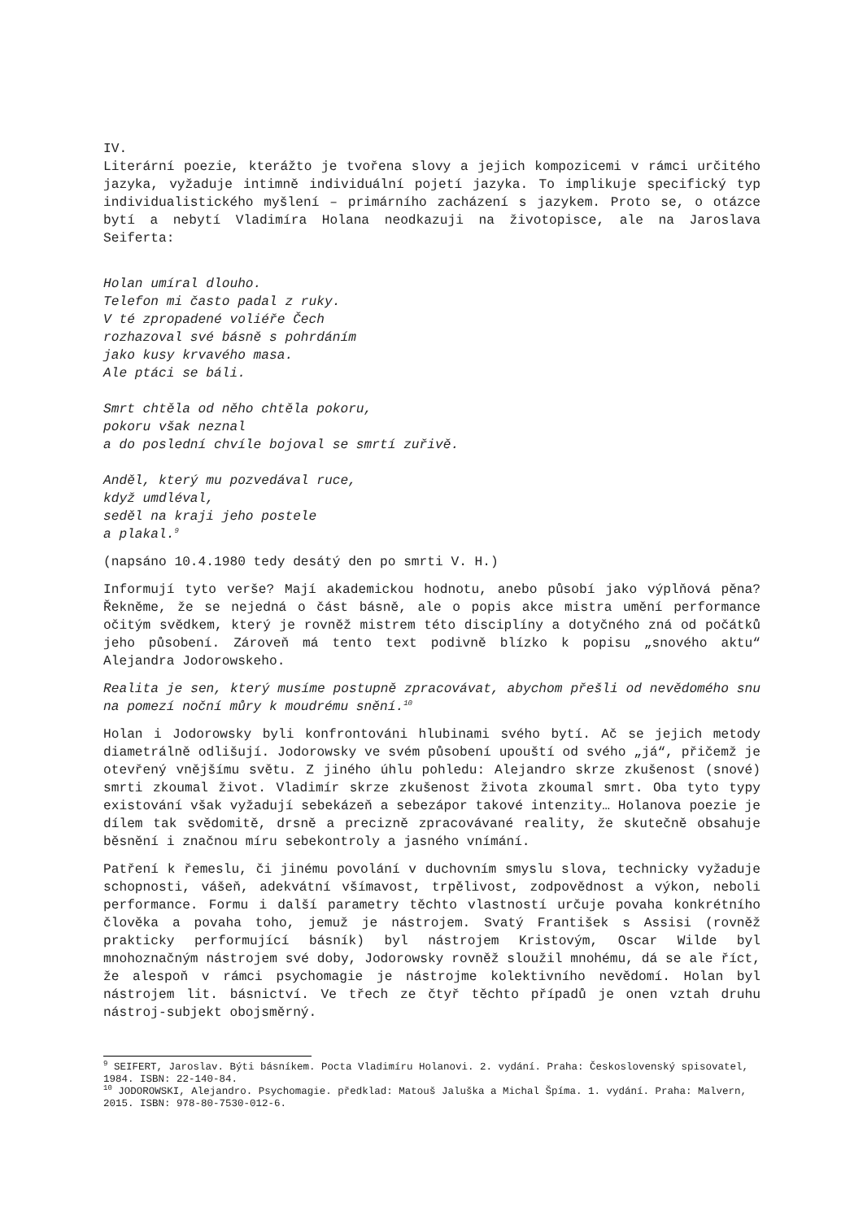IV.
Literární poezie, kterážto je tvořena slovy a jejich kompozicemi v rámci určitého jazyka, vyžaduje intimně individuální pojetí jazyka. To implikuje specifický typ individualistického myšlení – primárního zacházení s jazykem. Proto se, o otázce bytí a nebytí Vladimíra Holana neodkazuji na životopisce, ale na Jaroslava Seiferta:
Holan umíral dlouho.
Telefon mi často padal z ruky.
V té zpropadené voliéře Čech
rozhazoval své básně s pohrdáním
jako kusy krvavého masa.
Ale ptáci se báli.
Smrt chtěla od něho chtěla pokoru,
pokoru však neznal
a do poslední chvíle bojoval se smrtí zuřivě.
Anděl, který mu pozvedával ruce,
když umdléval,
seděl na kraji jeho postele
a plakal.<sup>9</sup>
(napsáno 10.4.1980 tedy desátý den po smrti V. H.)
Informují tyto verše? Mají akademickou hodnotu, anebo působí jako výplňová pěna? Řekněme, že se nejedná o část básně, ale o popis akce mistra umění performance očitým svědkem, který je rovněž mistrem této disciplíny a dotyčného zná od počátků jeho působení. Zároveň má tento text podivně blízko k popisu „snového aktu“ Alejandra Jodorowskeho.
Realita je sen, který musíme postupně zpracovávat, abychom přešli od nevědomého snu na pomezí noční můry k moudrému snění.<sup>10</sup>
Holan i Jodorowsky byli konfrontováni hlubinami svého bytí. Ač se jejich metody diametrálně odlišují. Jodorowsky ve svém působení upouští od svého „já“, přičemž je otevřený vnějšímu světu. Z jiného úhlu pohledu: Alejandro skrze zkušenost (snové) smrti zkoumal život. Vladimír skrze zkušenost života zkoumal smrt. Oba tyto typy existování však vyžadují sebekázeň a sebezápor takové intenzity… Holanova poezie je dílem tak svědomitě, drsně a precizně zpracovávané reality, že skutečně obsahuje běsnění i značnou míru sebekontroly a jasného vnímání.
Patření k řemeslu, či jinému povolání v duchovním smyslu slova, technicky vyžaduje schopnosti, vášeň, adekvátní všímavost, trpělivost, zodpovědnost a výkon, neboli performance. Formu i další parametry těchto vlastností určuje povaha konkrétního člověka a povaha toho, jemuž je nástrojem. Svatý František s Assisi (rovněž prakticky performující básník) byl nástrojem Kristovým, Oscar Wilde byl mnohoznačným nástrojem své doby, Jodorowsky rovněž sloužil mnohému, dá se ale říct, že alespoň v rámci psychomagie je nástrojme kolektivního nevědomí. Holan byl nástrojem lit. básnictví. Ve třech ze čtyř těchto případů je onen vztah druhu nástroj-subjekt obojsměrný.
<sup>9</sup> SEIFERT, Jaroslav. Býti básníkem. Pocta Vladimíru Holanovi. 2. vydání. Praha: Československý spisovatel, 1984. ISBN: 22-140-84.
<sup>10</sup> JODOROWSKI, Alejandro. Psychomagie. předklad: Matouš Jaluška a Michal Špíma. 1. vydání. Praha: Malvern, 2015. ISBN: 978-80-7530-012-6.